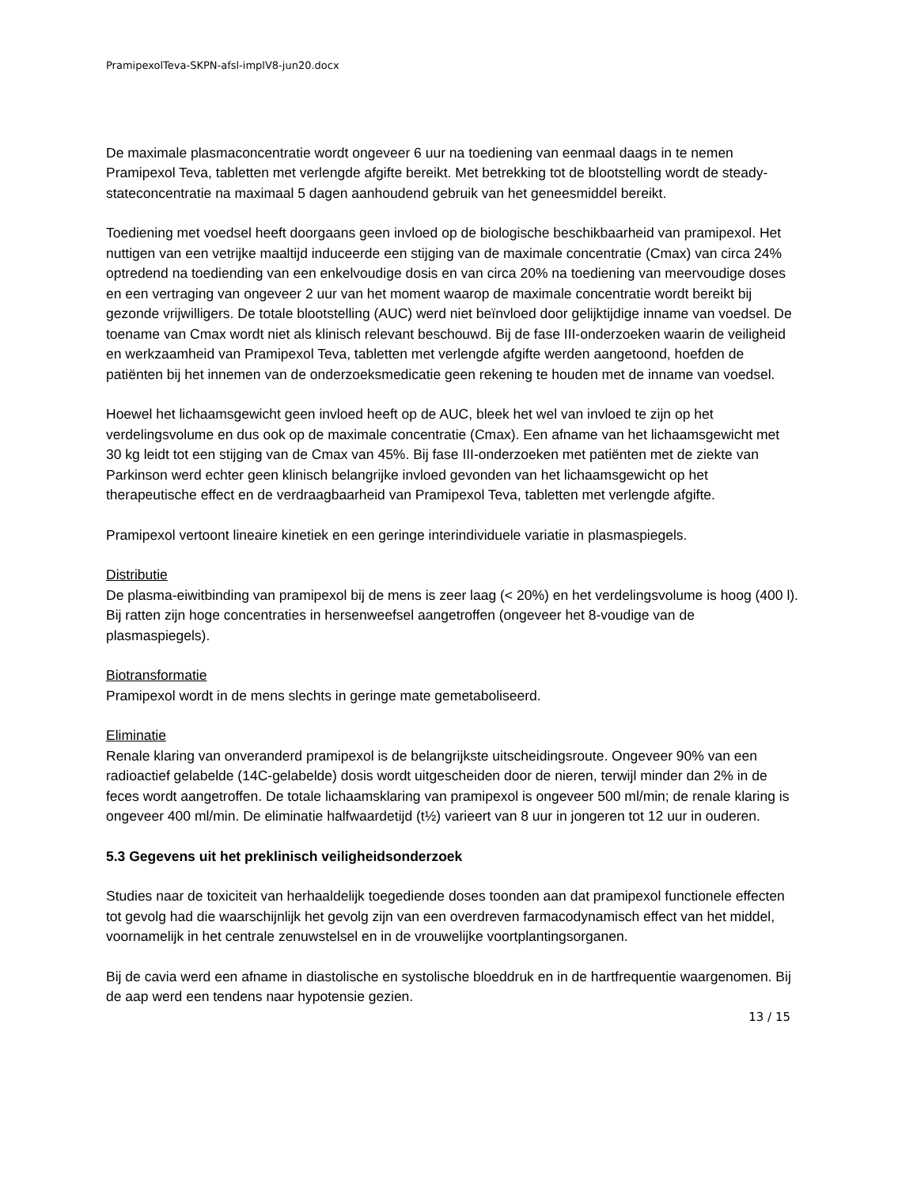PramipexolTeva-SKPN-afsl-implV8-jun20.docx
De maximale plasmaconcentratie wordt ongeveer 6 uur na toediening van eenmaal daags in te nemen Pramipexol Teva, tabletten met verlengde afgifte bereikt. Met betrekking tot de blootstelling wordt de steady-stateconcentratie na maximaal 5 dagen aanhoudend gebruik van het geneesmiddel bereikt.
Toediening met voedsel heeft doorgaans geen invloed op de biologische beschikbaarheid van pramipexol. Het nuttigen van een vetrijke maaltijd induceerde een stijging van de maximale concentratie (Cmax) van circa 24% optredend na toediending van een enkelvoudige dosis en van circa 20% na toediening van meervoudige doses en een vertraging van ongeveer 2 uur van het moment waarop de maximale concentratie wordt bereikt bij gezonde vrijwilligers. De totale blootstelling (AUC) werd niet beïnvloed door gelijktijdige inname van voedsel. De toename van Cmax wordt niet als klinisch relevant beschouwd. Bij de fase III-onderzoeken waarin de veiligheid en werkzaamheid van Pramipexol Teva, tabletten met verlengde afgifte werden aangetoond, hoefden de patiënten bij het innemen van de onderzoeksmedicatie geen rekening te houden met de inname van voedsel.
Hoewel het lichaamsgewicht geen invloed heeft op de AUC, bleek het wel van invloed te zijn op het verdelingsvolume en dus ook op de maximale concentratie (Cmax). Een afname van het lichaamsgewicht met 30 kg leidt tot een stijging van de Cmax van 45%. Bij fase III-onderzoeken met patiënten met de ziekte van Parkinson werd echter geen klinisch belangrijke invloed gevonden van het lichaamsgewicht op het therapeutische effect en de verdraagbaarheid van Pramipexol Teva, tabletten met verlengde afgifte.
Pramipexol vertoont lineaire kinetiek en een geringe interindividuele variatie in plasmaspiegels.
Distributie
De plasma-eiwitbinding van pramipexol bij de mens is zeer laag (< 20%) en het verdelingsvolume is hoog (400 l). Bij ratten zijn hoge concentraties in hersenweefsel aangetroffen (ongeveer het 8-voudige van de plasmaspiegels).
Biotransformatie
Pramipexol wordt in de mens slechts in geringe mate gemetaboliseerd.
Eliminatie
Renale klaring van onveranderd pramipexol is de belangrijkste uitscheidingsroute. Ongeveer 90% van een radioactief gelabelde (14C-gelabelde) dosis wordt uitgescheiden door de nieren, terwijl minder dan 2% in de feces wordt aangetroffen. De totale lichaamsklaring van pramipexol is ongeveer 500 ml/min; de renale klaring is ongeveer 400 ml/min. De eliminatie halfwaardetijd (t½) varieert van 8 uur in jongeren tot 12 uur in ouderen.
5.3 Gegevens uit het preklinisch veiligheidsonderzoek
Studies naar de toxiciteit van herhaaldelijk toegediende doses toonden aan dat pramipexol functionele effecten tot gevolg had die waarschijnlijk het gevolg zijn van een overdreven farmacodynamisch effect van het middel, voornamelijk in het centrale zenuwstelsel en in de vrouwelijke voortplantingsorganen.
Bij de cavia werd een afname in diastolische en systolische bloeddruk en in de hartfrequentie waargenomen. Bij de aap werd een tendens naar hypotensie gezien.
13 / 15